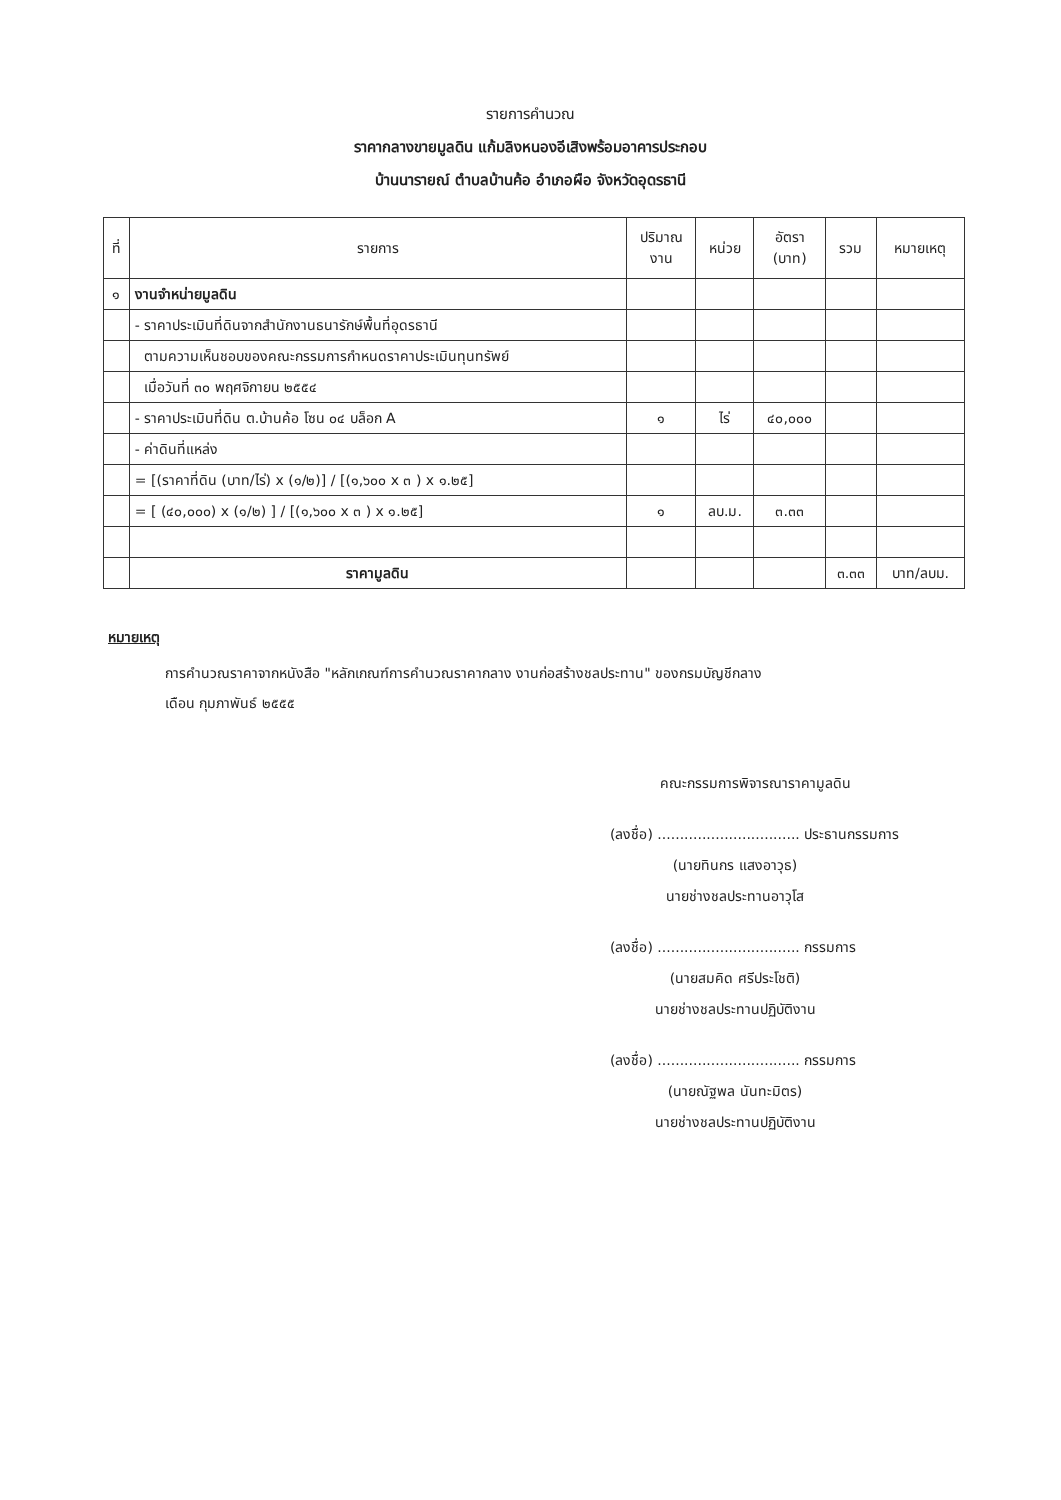รายการคำนวณ
ราคากลางขายมูลดิน แก้มลิงหนองอีเสิงพร้อมอาคารประกอบ
บ้านนารายณ์ ตำบลบ้านค้อ อำเภอผือ จังหวัดอุดรธานี
| ที่ | รายการ | ปริมาณ งาน | หน่วย | อัตรา (บาท) | รวม | หมายเหตุ |
| --- | --- | --- | --- | --- | --- | --- |
| ๑ | งานจำหน่ายมูลดิน | | | | | |
| | - ราคาประเมินที่ดินจากสำนักงานธนารักษ์พื้นที่อุดรธานี | | | | | |
| | ตามความเห็นชอบของคณะกรรมการกำหนดราคาประเมินทุนทรัพย์ | | | | | |
| | เมื่อวันที่ ๓๐ พฤศจิกายน ๒๕๕๔ | | | | | |
| | - ราคาประเมินที่ดิน ต.บ้านค้อ โซน ๐๔ บล็อก A | ๑ | ไร่ | ๔๐,๐๐๐ | | |
| | - ค่าดินที่แหล่ง | | | | | |
| | = [(ราคาที่ดิน (บาท/ไร่) x (๑/๒)] / [(๑,๖๐๐ x ๓ ) x ๑.๒๕] | | | | | |
| | = [ (๔๐,๐๐๐) x (๑/๒) ] / [(๑,๖๐๐ x ๓ ) x ๑.๒๕] | ๑ | ลบ.ม. | ๓.๓๓ | | |
| | ราคามูลดิน | | | | ๓.๓๓ | บาท/ลบม. |
หมายเหตุ
การคำนวณราคาจากหนังสือ "หลักเกณฑ์การคำนวณราคากลาง งานก่อสร้างชลประทาน" ของกรมบัญชีกลาง
เดือน กุมภาพันธ์ ๒๕๕๕
คณะกรรมการพิจารณาราคามูลดิน
(ลงชื่อ) ................................ ประธานกรรมการ
(นายทินกร แสงอาวุธ)
นายช่างชลประทานอาวุโส
(ลงชื่อ) ................................ กรรมการ
(นายสมคิด ศรีประโชติ)
นายช่างชลประทานปฏิบัติงาน
(ลงชื่อ) ................................ กรรมการ
(นายณัฐพล นันทะมิตร)
นายช่างชลประทานปฏิบัติงาน